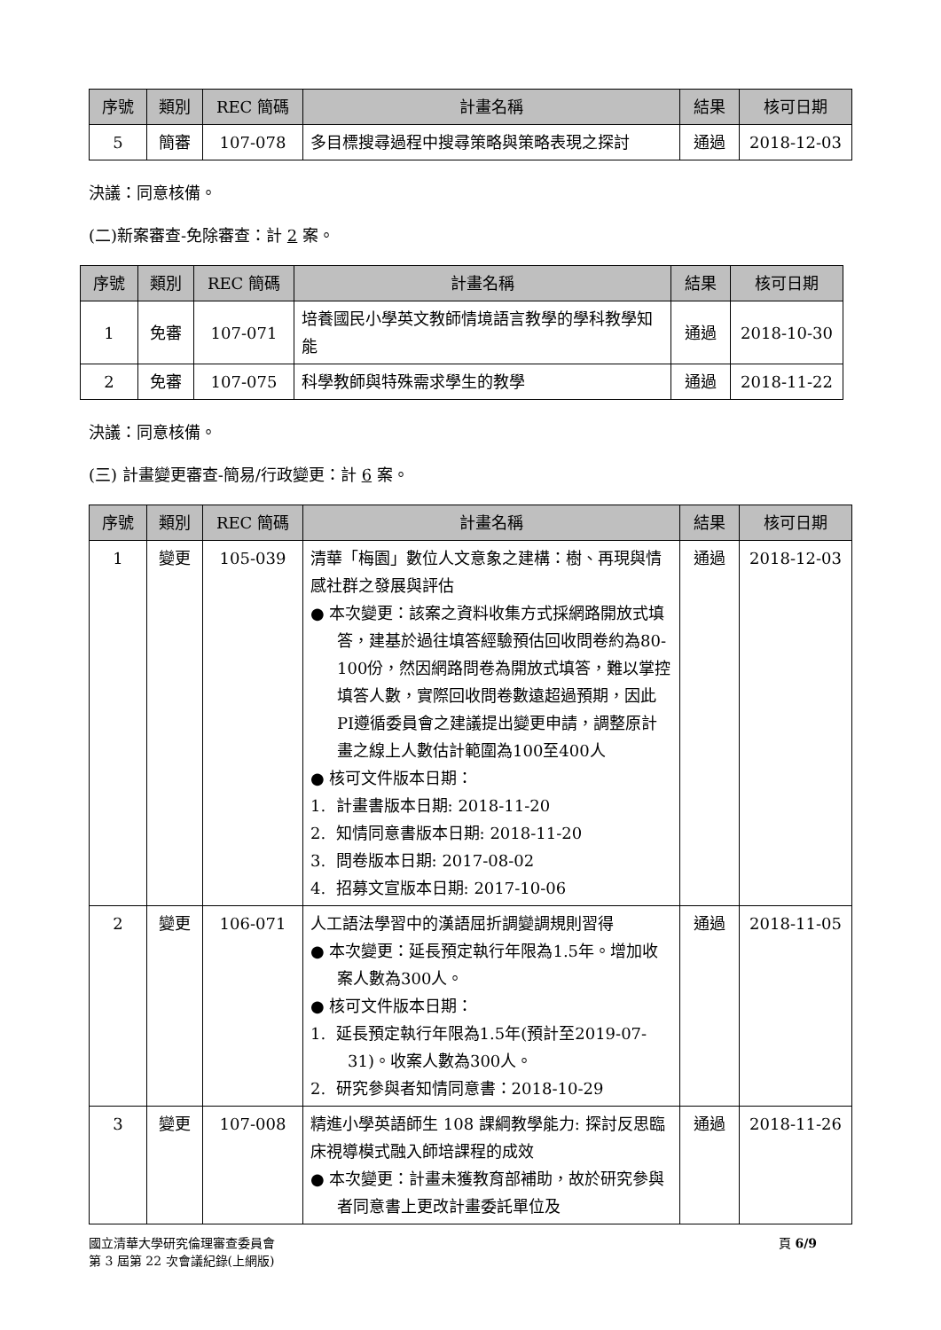| 序號 | 類別 | REC 簡碼 | 計畫名稱 | 結果 | 核可日期 |
| --- | --- | --- | --- | --- | --- |
| 5 | 簡審 | 107-078 | 多目標搜尋過程中搜尋策略與策略表現之探討 | 通過 | 2018-12-03 |
決議：同意核備。
(二)新案審查-免除審查：計 2 案。
| 序號 | 類別 | REC 簡碼 | 計畫名稱 | 結果 | 核可日期 |
| --- | --- | --- | --- | --- | --- |
| 1 | 免審 | 107-071 | 培養國民小學英文教師情境語言教學的學科教學知能 | 通過 | 2018-10-30 |
| 2 | 免審 | 107-075 | 科學教師與特殊需求學生的教學 | 通過 | 2018-11-22 |
決議：同意核備。
(三) 計畫變更審查-簡易/行政變更：計 6 案。
| 序號 | 類別 | REC 簡碼 | 計畫名稱 | 結果 | 核可日期 |
| --- | --- | --- | --- | --- | --- |
| 1 | 變更 | 105-039 | 清華「梅園」數位人文意象之建構：樹、再現與情感社群之發展與評估 ● 本次變更：該案之資料收集方式採網路開放式填答，建基於過往填答經驗預估回收問卷約為80-100份，然因網路問卷為開放式填答，難以掌控填答人數，實際回收問卷數遠超過預期，因此PI遵循委員會之建議提出變更申請，調整原計畫之線上人數估計範圍為100至400人 ● 核可文件版本日期： 1. 計畫書版本日期: 2018-11-20 2. 知情同意書版本日期: 2018-11-20 3. 問卷版本日期: 2017-08-02 4. 招募文宣版本日期: 2017-10-06 | 通過 | 2018-12-03 |
| 2 | 變更 | 106-071 | 人工語法學習中的漢語屈折調變調規則習得 ● 本次變更：延長預定執行年限為1.5年。增加收案人數為300人。 ● 核可文件版本日期： 1. 延長預定執行年限為1.5年(預計至2019-07-31)。收案人數為300人。 2. 研究參與者知情同意書：2018-10-29 | 通過 | 2018-11-05 |
| 3 | 變更 | 107-008 | 精進小學英語師生 108 課綱教學能力: 探討反思臨床視導模式融入師培課程的成效 ● 本次變更：計畫未獲教育部補助，故於研究參與者同意書上更改計畫委託單位及 | 通過 | 2018-11-26 |
國立清華大學研究倫理審查委員會
第 3 屆第 22 次會議紀錄(上網版)
頁 6/9